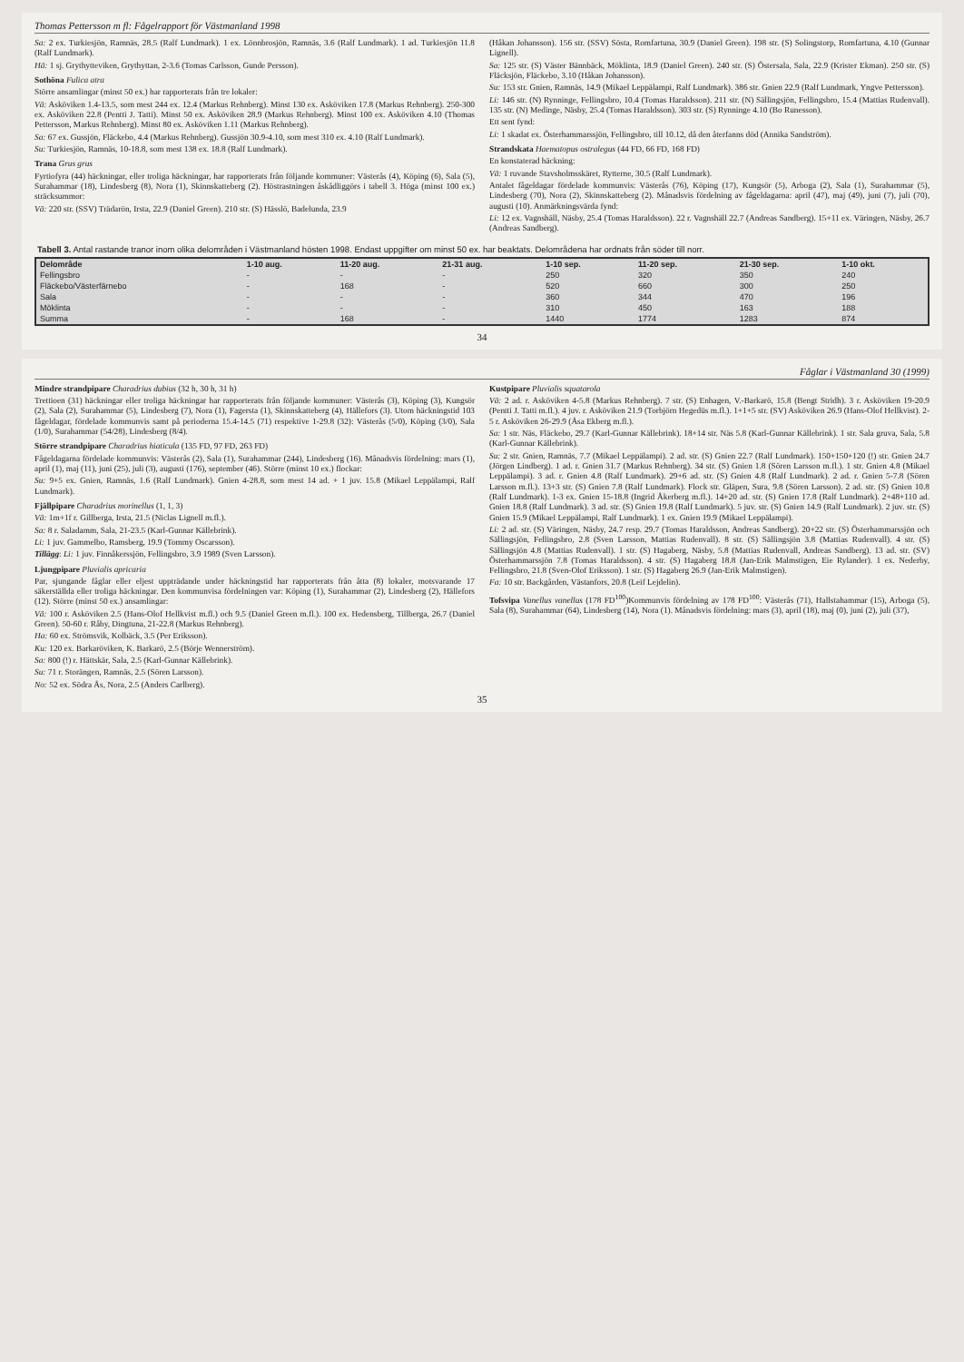Thomas Pettersson m fl: Fågelrapport för Västmanland 1998
Sa: 2 ex. Turkiesjön, Ramnäs, 28.5 (Ralf Lundmark). 1 ex. Lönnbrosjön, Ramnäs, 3.6 (Ralf Lundmark). 1 ad. Turkiesjön 11.8 (Ralf Lundmark).
Hä: 1 sj. Grythytteviken, Grythyttan, 2-3.6 (Tomas Carlsson, Gunde Persson).
Sothöna Fulica atra
Större ansamlingar (minst 50 ex.) har rapporterats från tre lokaler:
Vä: Asköviken 1.4-13.5, som mest 244 ex. 12.4 (Markus Rehnberg). Minst 130 ex. Asköviken 17.8 (Markus Rehnberg). 250-300 ex. Asköviken 22.8 (Pentti J. Tatti). Minst 50 ex. Asköviken 28.9 (Markus Rehnberg). Minst 100 ex. Asköviken 4.10 (Thomas Pettersson, Markus Rehnberg). Minst 80 ex. Asköviken 1.11 (Markus Rehnberg).
Sa: 67 ex. Gussjön, Fläckebo, 4.4 (Markus Rehnberg). Gussjön 30.9-4.10, som mest 310 ex. 4.10 (Ralf Lundmark).
Su: Turkiesjön, Ramnäs, 10-18.8, som mest 138 ex. 18.8 (Ralf Lundmark).
Trana Grus grus
Fyrtiofyra (44) häckningar, eller troliga häckningar, har rapporterats från följande kommuner: Västerås (4), Köping (6), Sala (5), Surahammar (18), Lindesberg (8), Nora (1), Skinnskatteberg (2). Höstrastningen åskådliggörs i tabell 3. Höga (minst 100 ex.) sträcksummor:
Vä: 220 str. (SSV) Trädarön, Irsta, 22.9 (Daniel Green). 210 str. (S) Hässlö, Badelunda, 23.9
(Håkan Johansson). 156 str. (SSV) Sösta, Romfartuna, 30.9 (Daniel Green). 198 str. (S) Solingstorp, Romfartuna, 4.10 (Gunnar Lignell).
Sa: 125 str. (S) Väster Bännbäck, Möklinta, 18.9 (Daniel Green). 240 str. (S) Östersala, Sala, 22.9 (Krister Ekman). 250 str. (S) Fläcksjön, Fläckebo, 3.10 (Håkan Johansson).
Su: 153 str. Gnien, Ramnäs, 14.9 (Mikael Leppälampi, Ralf Lundmark). 386 str. Gnien 22.9 (Ralf Lundmark, Yngve Pettersson).
Li: 146 str. (N) Rynninge, Fellingsbro, 10.4 (Tomas Haraldsson). 211 str. (N) Sällingsjön, Fellingsbro, 15.4 (Mattias Rudenvall). 135 str. (N) Medinge, Näsby, 25.4 (Tomas Haraldsson). 303 str. (S) Rynninge 4.10 (Bo Runesson).
Ett sent fynd:
Li: 1 skadat ex. Österhammarssjön, Fellingsbro, till 10.12, då den återfanns död (Annika Sandström).
Strandskata Haematopus ostralegus (44 FD, 66 FD, 168 FD)
En konstaterad häckning:
Vä: 1 ruvande Stavsholmsskäret, Rytterne, 30.5 (Ralf Lundmark).
Antalet fågeldagar fördelade kommunvis: Västerås (76), Köping (17), Kungsör (5), Arboga (2), Sala (1), Surahammar (5), Lindesberg (70), Nora (2), Skinnskatteberg (2). Månadsvis fördelning av fågeldagarna: april (47), maj (49), juni (7), juli (70), augusti (10). Anmärkningsvärda fynd:
Li: 12 ex. Vagnshäll, Näsby, 25.4 (Tomas Haraldsson). 22 r. Vagnshäll 22.7 (Andreas Sandberg). 15+11 ex. Väringen, Näsby, 26.7 (Andreas Sandberg).
Tabell 3. Antal rastande tranor inom olika delområden i Västmanland hösten 1998. Endast uppgifter om minst 50 ex. har beaktats. Delområdena har ordnats från söder till norr.
| Delområde | 1-10 aug. | 11-20 aug. | 21-31 aug. | 1-10 sep. | 11-20 sep. | 21-30 sep. | 1-10 okt. |
| --- | --- | --- | --- | --- | --- | --- | --- |
| Fellingsbro | - | - | - | 250 | 320 | 350 | 240 |
| Fläckebo/Västerfärnebo | - | 168 | - | 520 | 660 | 300 | 250 |
| Sala | - | - | - | 360 | 344 | 470 | 196 |
| Möklinta | - | - | - | 310 | 450 | 163 | 188 |
| Summa | - | 168 | - | 1440 | 1774 | 1283 | 874 |
34
Fåglar i Västmanland 30 (1999)
Mindre strandpipare Charadrius dubius (32 h, 30 h, 31 h)
Trettioen (31) häckningar eller troliga häckningar har rapporterats från följande kommuner: Västerås (3), Köping (3), Kungsör (2), Sala (2), Surahammar (5), Lindesberg (7), Nora (1), Fagersta (1), Skinnskatteberg (4), Hällefors (3). Utom häckningstid 103 fågeldagar, fördelade kommunvis samt på perioderna 15.4-14.5 (71) respektive 1-29.8 (32): Västerås (5/0), Köping (3/0), Sala (1/0), Surahammar (54/28), Lindesberg (8/4).
Större strandpipare Charadrius hiaticula (135 FD, 97 FD, 263 FD)
Fågeldagarna fördelade kommunvis: Västerås (2), Sala (1), Surahammar (244), Lindesberg (16). Månadsvis fördelning: mars (1), april (1), maj (11), juni (25), juli (3), augusti (176), september (46). Större (minst 10 ex.) flockar:
Su: 9+5 ex. Gnien, Ramnäs, 1.6 (Ralf Lundmark). Gnien 4-28.8, som mest 14 ad. + 1 juv. 15.8 (Mikael Leppälampi, Ralf Lundmark).
Fjällpipare Charadrius morinellus (1, 1, 3)
Vä: 1m+1f r. Gillberga, Irsta, 21.5 (Niclas Lignell m.fl.).
Sa: 8 r. Saladamm, Sala, 21-23.5 (Karl-Gunnar Källebrink).
Li: 1 juv. Gammelbo, Ramsberg, 19.9 (Tommy Oscarsson).
Tillägg: Li: 1 juv. Finnåkerssjön, Fellingsbro, 3.9 1989 (Sven Larsson).
Ljungpipare Pluvialis apricaria
Par, sjungande fåglar eller eljest uppträdande under häckningstid har rapporterats från åtta (8) lokaler, motsvarande 17 säkerställda eller troliga häckningar. Den kommunvisa fördelningen var: Köping (1), Surahammar (2), Lindesberg (2), Hällefors (12). Större (minst 50 ex.) ansamlingar:
Vä: 100 r. Asköviken 2.5 (Hans-Olof Hellkvist m.fl.) och 9.5 (Daniel Green m.fl.). 100 ex. Hedensberg, Tillberga, 26.7 (Daniel Green). 50-60 r. Råby, Dingtuna, 21-22.8 (Markus Rehnberg).
Ha: 60 ex. Strömsvik, Kolbäck, 3.5 (Per Eriksson).
Ku: 120 ex. Barkaröviken, K. Barkarö, 2.5 (Börje Wennerström).
Sa: 800 (!) r. Hättskär, Sala, 2.5 (Karl-Gunnar Källebrink).
Su: 71 r. Storängen, Ramnäs, 2.5 (Sören Larsson).
No: 52 ex. Södra Ås, Nora, 2.5 (Anders Carlberg).
Kustpipare Pluvialis squatarola
Vä: 2 ad. r. Asköviken 4-5.8 (Markus Rehnberg). 7 str. (S) Enhagen, V.-Barkarö, 15.8 (Bengt Stridh). 3 r. Asköviken 19-20.9 (Pentti J. Tatti m.fl.). 4 juv. r. Asköviken 21.9 (Torbjörn Hegedüs m.fl.). 1+1+5 str. (SV) Asköviken 26.9 (Hans-Olof Hellkvist). 2-5 r. Asköviken 26-29.9 (Åsa Ekberg m.fl.).
Sa: 1 str. Näs, Fläckebo, 29.7 (Karl-Gunnar Källebrink). 18+14 str. Näs 5.8 (Karl-Gunnar Källebrink). 1 str. Sala gruva, Sala, 5.8 (Karl-Gunnar Källebrink).
Su: 2 str. Gnien, Ramnäs, 7.7 (Mikael Leppälampi). 2 ad. str. (S) Gnien 22.7 (Ralf Lundmark). 150+150+120 (!) str. Gnien 24.7 (Jörgen Lindberg). 1 ad. r. Gnien 31.7 (Markus Rehnberg). 34 str. (S) Gnien 1.8 (Sören Larsson m.fl.). 1 str. Gnien 4.8 (Mikael Leppälampi). 3 ad. r. Gnien 4.8 (Ralf Lundmark). 29+6 ad. str. (S) Gnien 4.8 (Ralf Lundmark). 2 ad. r. Gnien 5-7.8 (Sören Larsson m.fl.). 13+3 str. (S) Gnien 7.8 (Ralf Lundmark). Flock str. Gläpen, Sura, 9.8 (Sören Larsson). 2 ad. str. (S) Gnien 10.8 (Ralf Lundmark). 1-3 ex. Gnien 15-18.8 (Ingrid Åkerberg m.fl.). 14+20 ad. str. (S) Gnien 17.8 (Ralf Lundmark). 2+48+110 ad. Gnien 18.8 (Ralf Lundmark). 3 ad. str. (S) Gnien 19.8 (Ralf Lundmark). 5 juv. str. (S) Gnien 14.9 (Ralf Lundmark). 2 juv. str. (S) Gnien 15.9 (Mikael Leppälampi, Ralf Lundmark). 1 ex. Gnien 19.9 (Mikael Leppälampi).
Li: 2 ad. str. (S) Väringen, Näsby, 24.7 resp. 29.7 (Tomas Haraldsson, Andreas Sandberg). 20+22 str. (S) Österhammarssjön och Sällingsjön, Fellingsbro, 2.8 (Sven Larsson, Mattias Rudenvall). 8 str. (S) Sällingsjön 3.8 (Mattias Rudenvall). 4 str. (S) Sällingsjön 4.8 (Mattias Rudenvall). 1 str. (S) Hagaberg, Näsby, 5.8 (Mattias Rudenvall, Andreas Sandberg). 13 ad. str. (SV) Österhammarssjön 7.8 (Tomas Haraldsson). 4 str. (S) Hagaberg 18.8 (Jan-Erik Malmstigen, Eie Rylander). 1 ex. Nederby, Fellingsbro, 21.8 (Sven-Olof Eriksson). 1 str. (S) Hagaberg 26.9 (Jan-Erik Malmstigen).
Fa: 10 str. Backgården, Västanfors, 20.8 (Leif Lejdelin).
Tofsvipa Vanellus vanellus (178 FD<sup>100</sup>)Kommunvis fördelning av 178 FD<sup>100</sup>: Västerås (71), Hallstahammar (15), Arboga (5), Sala (8), Surahammar (64), Lindesberg (14), Nora (1). Månadsvis fördelning: mars (3), april (18), maj (0), juni (2), juli (37),
35